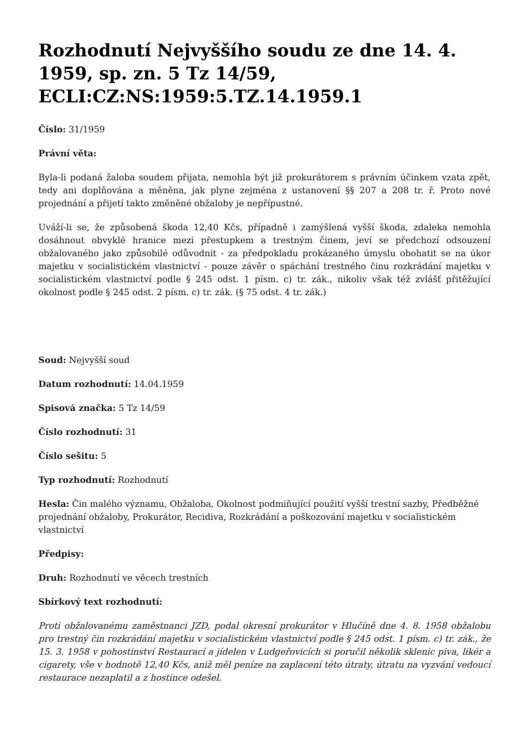Rozhodnutí Nejvyššího soudu ze dne 14. 4. 1959, sp. zn. 5 Tz 14/59, ECLI:CZ:NS:1959:5.TZ.14.1959.1
Číslo: 31/1959
Právní věta:
Byla-li podaná žaloba soudem přijata, nemohla být již prokurátorem s právním účinkem vzata zpět, tedy ani doplňována a měněna, jak plyne zejména z ustanovení §§ 207 a 208 tr. ř. Proto nové projednání a přijetí takto změněné obžaloby je nepřípustné.
Uváží-li se, že způsobená škoda 12,40 Kčs, případně i zamýšlená vyšší škoda, zdaleka nemohla dosáhnout obvyklé hranice mezi přestupkem a trestným činem, jeví se předchozí odsouzení obžalovaného jako způsobilé odůvodnit - za předpokladu prokázaného úmyslu obohatit se na úkor majetku v socialistickém vlastnictví - pouze závěr o spáchání trestného činu rozkrádání majetku v socialistickém vlastnictví podle § 245 odst. 1 písm. c) tr. zák., nikoliv však též zvlášť přitěžující okolnost podle § 245 odst. 2 písm. c) tr. zák. (§ 75 odst. 4 tr. zák.)
Soud: Nejvyšší soud
Datum rozhodnutí: 14.04.1959
Spisová značka: 5 Tz 14/59
Číslo rozhodnutí: 31
Číslo sešitu: 5
Typ rozhodnutí: Rozhodnutí
Hesla: Čin malého významu, Obžaloba, Okolnost podmiňující použití vyšší trestní sazby, Předběžné projednání obžaloby, Prokurátor, Recidiva, Rozkrádání a poškozování majetku v socialistickém vlastnictví
Předpisy:
Druh: Rozhodnutí ve věcech trestních
Sbírkový text rozhodnutí:
Proti obžalovanému zaměstnanci JZD, podal okresní prokurátor v Hlučíně dne 4. 8. 1958 obžalobu pro trestný čin rozkrádání majetku v socialistickém vlastnictví podle § 245 odst. 1 písm. c) tr. zák., že 15. 3. 1958 v pohostinství Restaurací a jídelen v Ludgeřovicích si poručil několik sklenic piva, likér a cigarety, vše v hodnotě 12,40 Kčs, aniž měl peníze na zaplacení této útraty, útratu na vyzvání vedoucí restaurace nezaplatil a z hostince odešel.